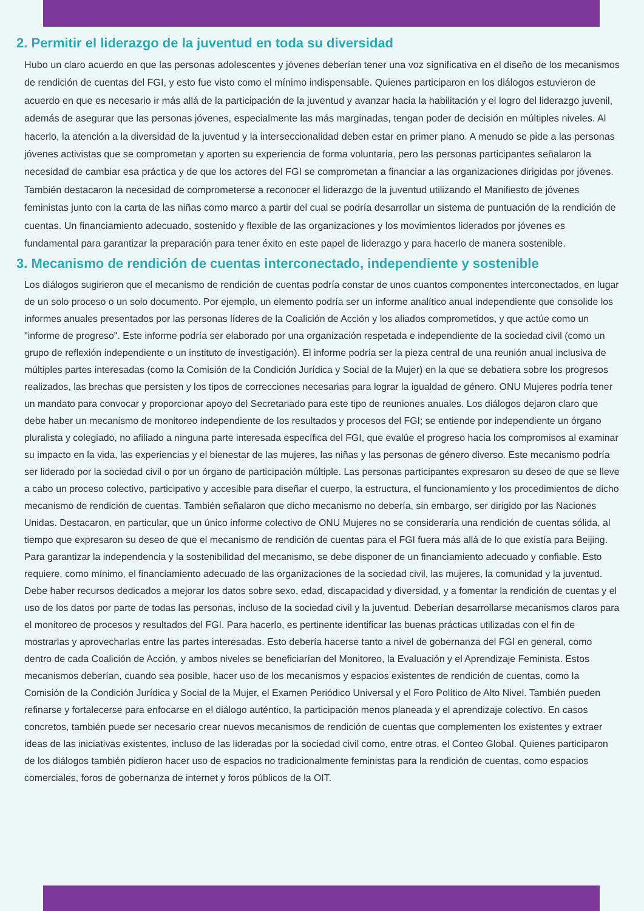2. Permitir el liderazgo de la juventud en toda su diversidad
Hubo un claro acuerdo en que las personas adolescentes y jóvenes deberían tener una voz significativa en el diseño de los mecanismos de rendición de cuentas del FGI, y esto fue visto como el mínimo indispensable. Quienes participaron en los diálogos estuvieron de acuerdo en que es necesario ir más allá de la participación de la juventud y avanzar hacia la habilitación y el logro del liderazgo juvenil, además de asegurar que las personas jóvenes, especialmente las más marginadas, tengan poder de decisión en múltiples niveles. Al hacerlo, la atención a la diversidad de la juventud y la interseccionalidad deben estar en primer plano. A menudo se pide a las personas jóvenes activistas que se comprometan y aporten su experiencia de forma voluntaria, pero las personas participantes señalaron la necesidad de cambiar esa práctica y de que los actores del FGI se comprometan a financiar a las organizaciones dirigidas por jóvenes. También destacaron la necesidad de comprometerse a reconocer el liderazgo de la juventud utilizando el Manifiesto de jóvenes feministas junto con la carta de las niñas como marco a partir del cual se podría desarrollar un sistema de puntuación de la rendición de cuentas. Un financiamiento adecuado, sostenido y flexible de las organizaciones y los movimientos liderados por jóvenes es fundamental para garantizar la preparación para tener éxito en este papel de liderazgo y para hacerlo de manera sostenible.
3. Mecanismo de rendición de cuentas interconectado, independiente y sostenible
Los diálogos sugirieron que el mecanismo de rendición de cuentas podría constar de unos cuantos componentes interconectados, en lugar de un solo proceso o un solo documento. Por ejemplo, un elemento podría ser un informe analítico anual independiente que consolide los informes anuales presentados por las personas líderes de la Coalición de Acción y los aliados comprometidos, y que actúe como un "informe de progreso". Este informe podría ser elaborado por una organización respetada e independiente de la sociedad civil (como un grupo de reflexión independiente o un instituto de investigación). El informe podría ser la pieza central de una reunión anual inclusiva de múltiples partes interesadas (como la Comisión de la Condición Jurídica y Social de la Mujer) en la que se debatiera sobre los progresos realizados, las brechas que persisten y los tipos de correcciones necesarias para lograr la igualdad de género. ONU Mujeres podría tener un mandato para convocar y proporcionar apoyo del Secretariado para este tipo de reuniones anuales. Los diálogos dejaron claro que debe haber un mecanismo de monitoreo independiente de los resultados y procesos del FGI; se entiende por independiente un órgano pluralista y colegiado, no afiliado a ninguna parte interesada específica del FGI, que evalúe el progreso hacia los compromisos al examinar su impacto en la vida, las experiencias y el bienestar de las mujeres, las niñas y las personas de género diverso. Este mecanismo podría ser liderado por la sociedad civil o por un órgano de participación múltiple. Las personas participantes expresaron su deseo de que se lleve a cabo un proceso colectivo, participativo y accesible para diseñar el cuerpo, la estructura, el funcionamiento y los procedimientos de dicho mecanismo de rendición de cuentas. También señalaron que dicho mecanismo no debería, sin embargo, ser dirigido por las Naciones Unidas. Destacaron, en particular, que un único informe colectivo de ONU Mujeres no se consideraría una rendición de cuentas sólida, al tiempo que expresaron su deseo de que el mecanismo de rendición de cuentas para el FGI fuera más allá de lo que existía para Beijing. Para garantizar la independencia y la sostenibilidad del mecanismo, se debe disponer de un financiamiento adecuado y confiable. Esto requiere, como mínimo, el financiamiento adecuado de las organizaciones de la sociedad civil, las mujeres, la comunidad y la juventud. Debe haber recursos dedicados a mejorar los datos sobre sexo, edad, discapacidad y diversidad, y a fomentar la rendición de cuentas y el uso de los datos por parte de todas las personas, incluso de la sociedad civil y la juventud. Deberían desarrollarse mecanismos claros para el monitoreo de procesos y resultados del FGI. Para hacerlo, es pertinente identificar las buenas prácticas utilizadas con el fin de mostrarlas y aprovecharlas entre las partes interesadas. Esto debería hacerse tanto a nivel de gobernanza del FGI en general, como dentro de cada Coalición de Acción, y ambos niveles se beneficiarían del Monitoreo, la Evaluación y el Aprendizaje Feminista. Estos mecanismos deberían, cuando sea posible, hacer uso de los mecanismos y espacios existentes de rendición de cuentas, como la Comisión de la Condición Jurídica y Social de la Mujer, el Examen Periódico Universal y el Foro Político de Alto Nivel. También pueden refinarse y fortalecerse para enfocarse en el diálogo auténtico, la participación menos planeada y el aprendizaje colectivo. En casos concretos, también puede ser necesario crear nuevos mecanismos de rendición de cuentas que complementen los existentes y extraer ideas de las iniciativas existentes, incluso de las lideradas por la sociedad civil como, entre otras, el Conteo Global. Quienes participaron de los diálogos también pidieron hacer uso de espacios no tradicionalmente feministas para la rendición de cuentas, como espacios comerciales, foros de gobernanza de internet y foros públicos de la OIT.